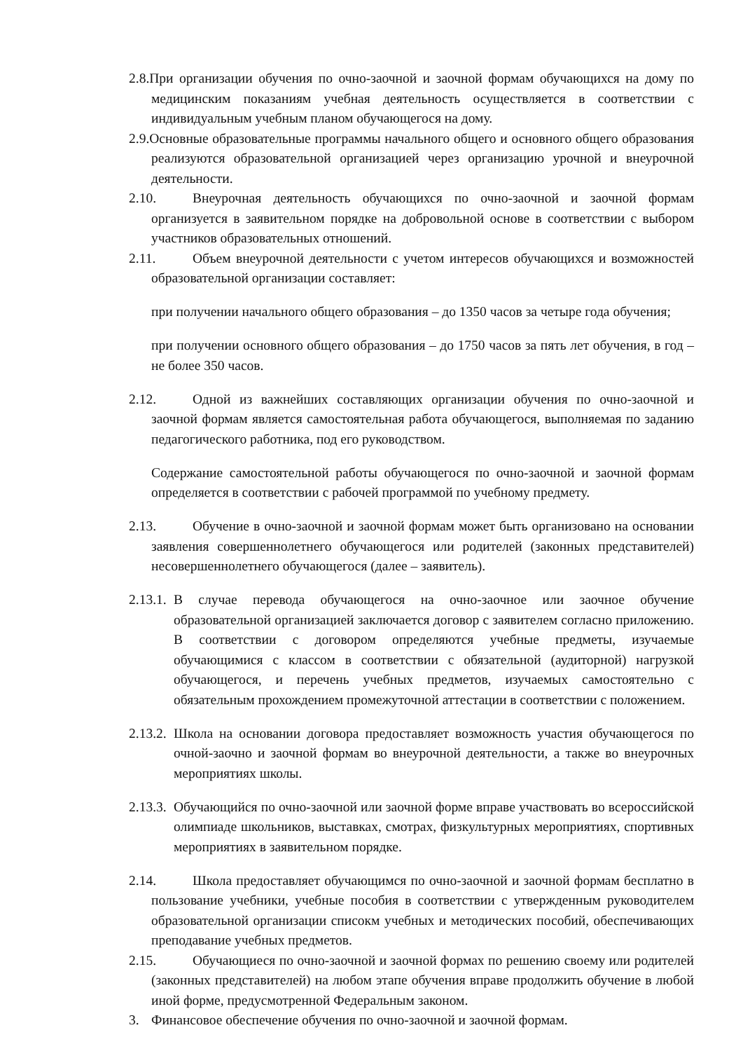2.8.При организации обучения по очно-заочной и заочной формам обучающихся на дому по медицинским показаниям учебная деятельность осуществляется в соответствии с индивидуальным учебным планом обучающегося на дому.
2.9.Основные образовательные программы начального общего и основного общего образования реализуются образовательной организацией через организацию урочной и внеурочной деятельности.
2.10. Внеурочная деятельность обучающихся по очно-заочной и заочной формам организуется в заявительном порядке на добровольной основе в соответствии с выбором участников образовательных отношений.
2.11. Объем внеурочной деятельности с учетом интересов обучающихся и возможностей образовательной организации составляет:
при получении начального общего образования – до 1350 часов за четыре года обучения;
при получении основного общего образования – до 1750 часов за пять лет обучения, в год – не более 350 часов.
2.12. Одной из важнейших составляющих организации обучения по очно-заочной и заочной формам является самостоятельная работа обучающегося, выполняемая по заданию педагогического работника, под его руководством.
Содержание самостоятельной работы обучающегося по очно-заочной и заочной формам определяется в соответствии с рабочей программой по учебному предмету.
2.13. Обучение в очно-заочной и заочной формам может быть организовано на основании заявления совершеннолетнего обучающегося или родителей (законных представителей) несовершеннолетнего обучающегося (далее – заявитель).
2.13.1. В случае перевода обучающегося на очно-заочное или заочное обучение образовательной организацией заключается договор с заявителем согласно приложению. В соответствии с договором определяются учебные предметы, изучаемые обучающимися с классом в соответствии с обязательной (аудиторной) нагрузкой обучающегося, и перечень учебных предметов, изучаемых самостоятельно с обязательным прохождением промежуточной аттестации в соответствии с положением.
2.13.2. Школа на основании договора предоставляет возможность участия обучающегося по очной-заочно и заочной формам во внеурочной деятельности, а также во внеурочных мероприятиях школы.
2.13.3. Обучающийся по очно-заочной или заочной форме вправе участвовать во всероссийской олимпиаде школьников, выставках, смотрах, физкультурных мероприятиях, спортивных мероприятиях в заявительном порядке.
2.14. Школа предоставляет обучающимся по очно-заочной и заочной формам бесплатно в пользование учебники, учебные пособия в соответствии с утвержденным руководителем образовательной организации списокм учебных и методических пособий, обеспечивающих преподавание учебных предметов.
2.15. Обучающиеся по очно-заочной и заочной формах по решению своему или родителей (законных представителей) на любом этапе обучения вправе продолжить обучение в любой иной форме, предусмотренной Федеральным законом.
3. Финансовое обеспечение обучения по очно-заочной и заочной формам.